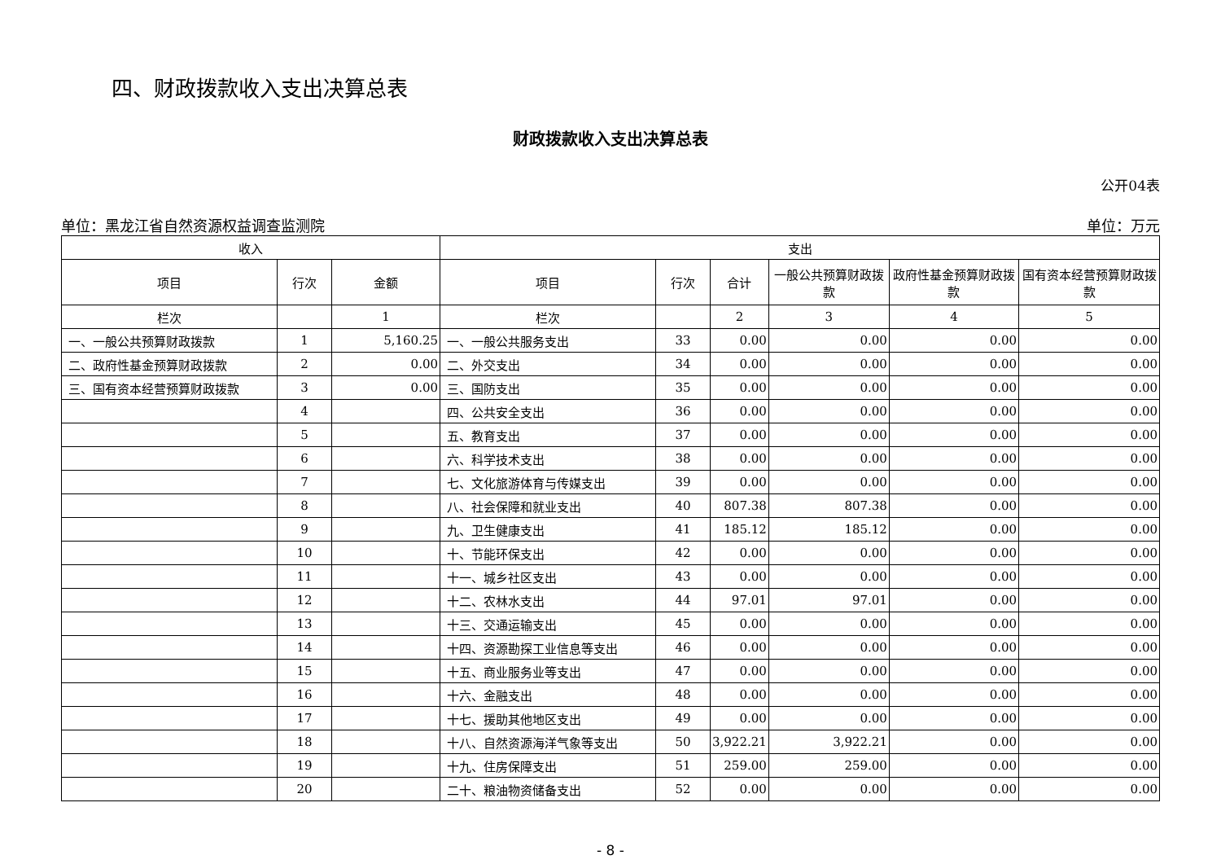四、财政拨款收入支出决算总表
财政拨款收入支出决算总表
公开04表
单位：黑龙江省自然资源权益调查监测院 单位：万元
| 收入 | | | 支出 | | | | | |
| --- | --- | --- | --- | --- | --- | --- | --- | --- |
| 项目 | 行次 | 金额 | 项目 | 行次 | 合计 | 一般公共预算财政拨款 | 政府性基金预算财政拨款 | 国有资本经营预算财政拨款 |
| 栏次 | | 1 | 栏次 | | 2 | 3 | 4 | 5 |
| 一、一般公共预算财政拨款 | 1 | 5,160.25 | 一、一般公共服务支出 | 33 | 0.00 | 0.00 | 0.00 | 0.00 |
| 二、政府性基金预算财政拨款 | 2 | 0.00 | 二、外交支出 | 34 | 0.00 | 0.00 | 0.00 | 0.00 |
| 三、国有资本经营预算财政拨款 | 3 | 0.00 | 三、国防支出 | 35 | 0.00 | 0.00 | 0.00 | 0.00 |
| | 4 | | 四、公共安全支出 | 36 | 0.00 | 0.00 | 0.00 | 0.00 |
| | 5 | | 五、教育支出 | 37 | 0.00 | 0.00 | 0.00 | 0.00 |
| | 6 | | 六、科学技术支出 | 38 | 0.00 | 0.00 | 0.00 | 0.00 |
| | 7 | | 七、文化旅游体育与传媒支出 | 39 | 0.00 | 0.00 | 0.00 | 0.00 |
| | 8 | | 八、社会保障和就业支出 | 40 | 807.38 | 807.38 | 0.00 | 0.00 |
| | 9 | | 九、卫生健康支出 | 41 | 185.12 | 185.12 | 0.00 | 0.00 |
| | 10 | | 十、节能环保支出 | 42 | 0.00 | 0.00 | 0.00 | 0.00 |
| | 11 | | 十一、城乡社区支出 | 43 | 0.00 | 0.00 | 0.00 | 0.00 |
| | 12 | | 十二、农林水支出 | 44 | 97.01 | 97.01 | 0.00 | 0.00 |
| | 13 | | 十三、交通运输支出 | 45 | 0.00 | 0.00 | 0.00 | 0.00 |
| | 14 | | 十四、资源勘探工业信息等支出 | 46 | 0.00 | 0.00 | 0.00 | 0.00 |
| | 15 | | 十五、商业服务业等支出 | 47 | 0.00 | 0.00 | 0.00 | 0.00 |
| | 16 | | 十六、金融支出 | 48 | 0.00 | 0.00 | 0.00 | 0.00 |
| | 17 | | 十七、援助其他地区支出 | 49 | 0.00 | 0.00 | 0.00 | 0.00 |
| | 18 | | 十八、自然资源海洋气象等支出 | 50 | 3,922.21 | 3,922.21 | 0.00 | 0.00 |
| | 19 | | 十九、住房保障支出 | 51 | 259.00 | 259.00 | 0.00 | 0.00 |
| | 20 | | 二十、粮油物资储备支出 | 52 | 0.00 | 0.00 | 0.00 | 0.00 |
- 8 -